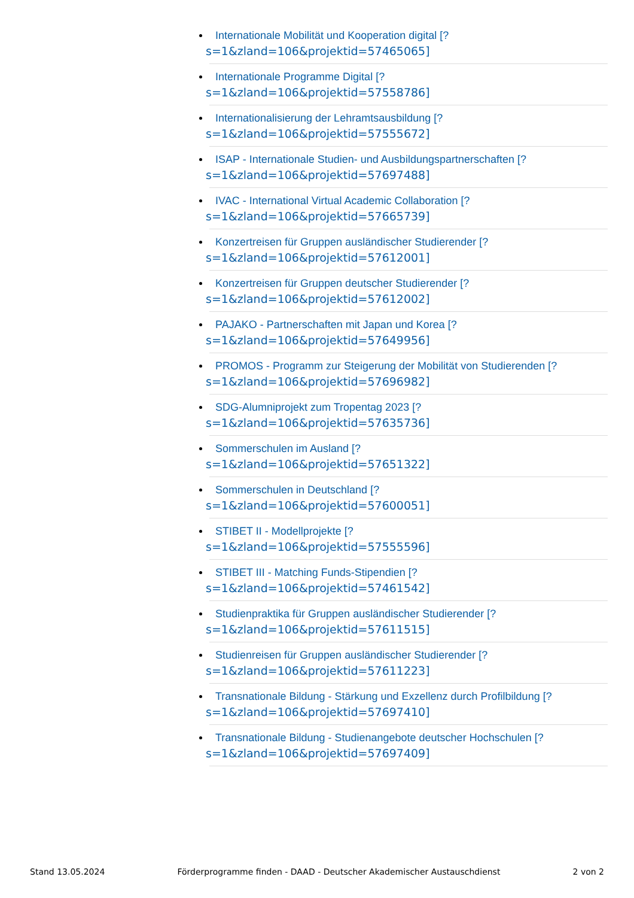Internationale Mobilität und Kooperation digital [?
s=1&zland=106&projektid=57465065]
Internationale Programme Digital [?
s=1&zland=106&projektid=57558786]
Internationalisierung der Lehramtsausbildung [?
s=1&zland=106&projektid=57555672]
ISAP - Internationale Studien- und Ausbildungspartnerschaften [?
s=1&zland=106&projektid=57697488]
IVAC - International Virtual Academic Collaboration [?
s=1&zland=106&projektid=57665739]
Konzertreisen für Gruppen ausländischer Studierender [?
s=1&zland=106&projektid=57612001]
Konzertreisen für Gruppen deutscher Studierender [?
s=1&zland=106&projektid=57612002]
PAJAKO - Partnerschaften mit Japan und Korea [?
s=1&zland=106&projektid=57649956]
PROMOS - Programm zur Steigerung der Mobilität von Studierenden [?
s=1&zland=106&projektid=57696982]
SDG-Alumniprojekt zum Tropentag 2023 [?
s=1&zland=106&projektid=57635736]
Sommerschulen im Ausland [?
s=1&zland=106&projektid=57651322]
Sommerschulen in Deutschland [?
s=1&zland=106&projektid=57600051]
STIBET II - Modellprojekte [?
s=1&zland=106&projektid=57555596]
STIBET III - Matching Funds-Stipendien [?
s=1&zland=106&projektid=57461542]
Studienpraktika für Gruppen ausländischer Studierender [?
s=1&zland=106&projektid=57611515]
Studienreisen für Gruppen ausländischer Studierender [?
s=1&zland=106&projektid=57611223]
Transnationale Bildung - Stärkung und Exzellenz durch Profilbildung [?
s=1&zland=106&projektid=57697410]
Transnationale Bildung - Studienangebote deutscher Hochschulen [?
s=1&zland=106&projektid=57697409]
Stand 13.05.2024 Förderprogramme finden - DAAD - Deutscher Akademischer Austauschdienst 2 von 2